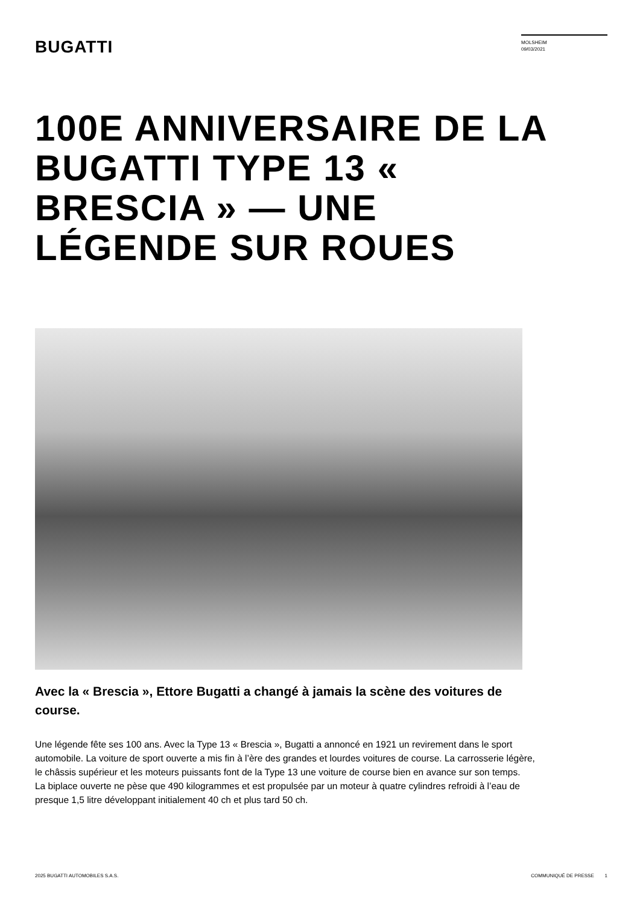BUGATTI
MOLSHEIM
09/03/2021
100E ANNIVERSAIRE DE LA BUGATTI TYPE 13 « BRESCIA » — UNE LÉGENDE SUR ROUES
Avec la « Brescia », Ettore Bugatti a changé à jamais la scène des voitures de course.
Une légende fête ses 100 ans. Avec la Type 13 « Brescia », Bugatti a annoncé en 1921 un revirement dans le sport automobile. La voiture de sport ouverte a mis fin à l’ère des grandes et lourdes voitures de course. La carrosserie légère, le châssis supérieur et les moteurs puissants font de la Type 13 une voiture de course bien en avance sur son temps.
La biplace ouverte ne pèse que 490 kilogrammes et est propulsée par un moteur à quatre cylindres refroidi à l’eau de presque 1,5 litre développant initialement 40 ch et plus tard 50 ch.
2025 BUGATTI AUTOMOBILES S.A.S. COMMUNIQUÉ DE PRESSE 1